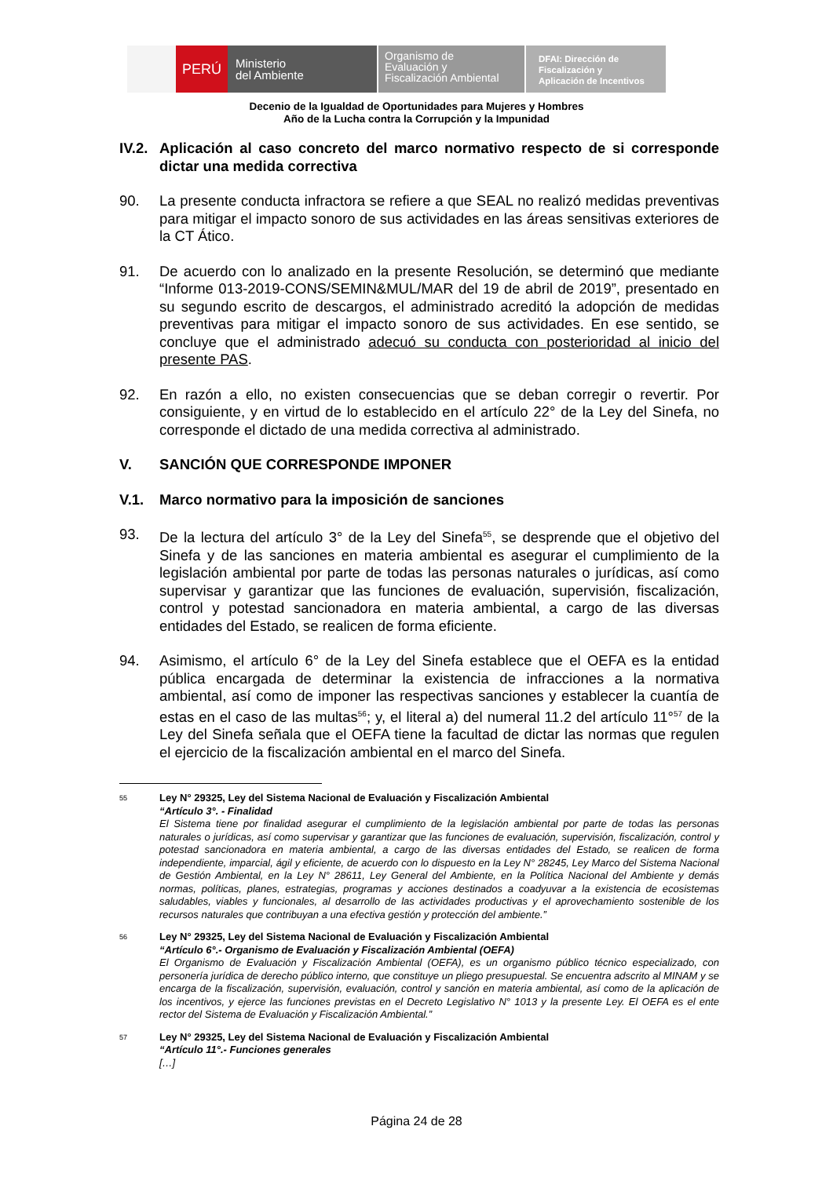PERÚ
Ministerio
del Ambiente
Organismo de
Evaluación y
Fiscalización Ambiental
DFAI: Dirección de
Fiscalización y
Aplicación de Incentivos
Decenio de la Igualdad de Oportunidades para Mujeres y Hombres
Año de la Lucha contra la Corrupción y la Impunidad
IV.2. Aplicación al caso concreto del marco normativo respecto de si corresponde dictar una medida correctiva
90. La presente conducta infractora se refiere a que SEAL no realizó medidas preventivas para mitigar el impacto sonoro de sus actividades en las áreas sensitivas exteriores de la CT Ático.
91. De acuerdo con lo analizado en la presente Resolución, se determinó que mediante “Informe 013-2019-CONS/SEMIN&MUL/MAR del 19 de abril de 2019”, presentado en su segundo escrito de descargos, el administrado acreditó la adopción de medidas preventivas para mitigar el impacto sonoro de sus actividades. En ese sentido, se concluye que el administrado adecuó su conducta con posterioridad al inicio del presente PAS.
92. En razón a ello, no existen consecuencias que se deban corregir o revertir. Por consiguiente, y en virtud de lo establecido en el artículo 22° de la Ley del Sinefa, no corresponde el dictado de una medida correctiva al administrado.
V. SANCIÓN QUE CORRESPONDE IMPONER
V.1. Marco normativo para la imposición de sanciones
93. De la lectura del artículo 3° de la Ley del Sinefa<sup>55</sup>, se desprende que el objetivo del Sinefa y de las sanciones en materia ambiental es asegurar el cumplimiento de la legislación ambiental por parte de todas las personas naturales o jurídicas, así como supervisar y garantizar que las funciones de evaluación, supervisión, fiscalización, control y potestad sancionadora en materia ambiental, a cargo de las diversas entidades del Estado, se realicen de forma eficiente.
94. Asimismo, el artículo 6° de la Ley del Sinefa establece que el OEFA es la entidad pública encargada de determinar la existencia de infracciones a la normativa ambiental, así como de imponer las respectivas sanciones y establecer la cuantía de estas en el caso de las multas<sup>56</sup>; y, el literal a) del numeral 11.2 del artículo 11°<sup>57</sup> de la Ley del Sinefa señala que el OEFA tiene la facultad de dictar las normas que regulen el ejercicio de la fiscalización ambiental en el marco del Sinefa.
55 Ley N° 29325, Ley del Sistema Nacional de Evaluación y Fiscalización Ambiental
“Artículo 3°. - Finalidad
El Sistema tiene por finalidad asegurar el cumplimiento de la legislación ambiental por parte de todas las personas naturales o jurídicas, así como supervisar y garantizar que las funciones de evaluación, supervisión, fiscalización, control y potestad sancionadora en materia ambiental, a cargo de las diversas entidades del Estado, se realicen de forma independiente, imparcial, ágil y eficiente, de acuerdo con lo dispuesto en la Ley N° 28245, Ley Marco del Sistema Nacional de Gestión Ambiental, en la Ley N° 28611, Ley General del Ambiente, en la Política Nacional del Ambiente y demás normas, políticas, planes, estrategias, programas y acciones destinados a coadyuvar a la existencia de ecosistemas saludables, viables y funcionales, al desarrollo de las actividades productivas y el aprovechamiento sostenible de los recursos naturales que contribuyan a una efectiva gestión y protección del ambiente.”
56 Ley N° 29325, Ley del Sistema Nacional de Evaluación y Fiscalización Ambiental
“Artículo 6°.- Organismo de Evaluación y Fiscalización Ambiental (OEFA)
El Organismo de Evaluación y Fiscalización Ambiental (OEFA), es un organismo público técnico especializado, con personería jurídica de derecho público interno, que constituye un pliego presupuestal. Se encuentra adscrito al MINAM y se encarga de la fiscalización, supervisión, evaluación, control y sanción en materia ambiental, así como de la aplicación de los incentivos, y ejerce las funciones previstas en el Decreto Legislativo N° 1013 y la presente Ley. El OEFA es el ente rector del Sistema de Evaluación y Fiscalización Ambiental.”
57 Ley N° 29325, Ley del Sistema Nacional de Evaluación y Fiscalización Ambiental
“Artículo 11°.- Funciones generales
[…]
Página 24 de 28